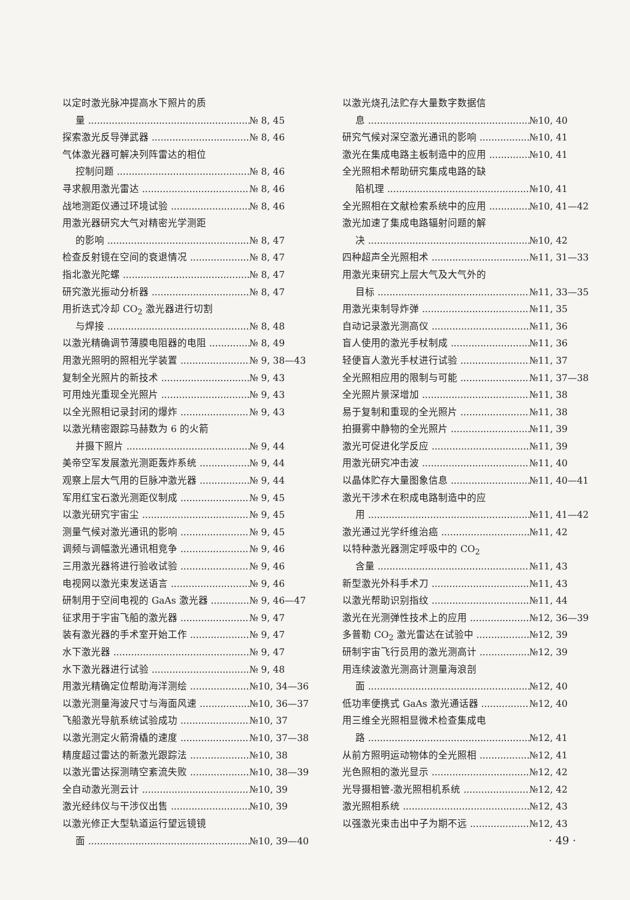以定时激光脉冲提高水下照片的质
量 № 8, 45
探索激光反导弹武器 № 8, 46
气体激光器可解决列阵雷达的相位
控制问题 № 8, 46
寻求舰用激光雷达 № 8, 46
战地测距仪通过环境试验 № 8, 46
用激光器研究大气对精密光学测距
的影响 № 8, 47
检查反射镜在空间的衰退情况 № 8, 47
指北激光陀螺 № 8, 47
研究激光振动分析器 № 8, 47
用折迭式冷却 CO<sub>2</sub> 激光器进行切割
与焊接 № 8, 48
以激光精确调节薄膜电阻器的电阻 № 8, 49
用激光照明的照相光学装置 № 9, 38—43
复制全光照片的新技术 № 9, 43
可用烛光重现全光照片 № 9, 43
以全光照相记录封闭的爆炸 № 9, 43
以激光精密跟踪马赫数为 6 的火箭
并摄下照片 № 9, 44
美帝空军发展激光测距轰炸系统 № 9, 44
观察上层大气用的巨脉冲激光器 № 9, 44
军用红宝石激光测距仪制成 № 9, 45
以激光研究宇宙尘 № 9, 45
测量气候对激光通讯的影响 № 9, 45
调频与调幅激光通讯相竞争 № 9, 46
三用激光器将进行验收试验 № 9, 46
电视网以激光束发送语言 № 9, 46
研制用于空间电视的 GaAs 激光器 № 9, 46—47
征求用于宇宙飞船的激光器 № 9, 47
装有激光器的手术室开始工作 № 9, 47
水下激光器 № 9, 47
水下激光器进行试验 № 9, 48
用激光精确定位帮助海洋测绘 №10, 34—36
以激光测量海波尺寸与海面风速 №10, 36—37
飞船激光导航系统试验成功 №10, 37
以激光测定火箭滑橇的速度 №10, 37—38
精度超过雷达的新激光跟踪法 №10, 38
以激光雷达探测晴空紊流失败 №10, 38—39
全自动激光测云计 №10, 39
激光经纬仪与干涉仪出售 №10, 39
以激光修正大型轨道运行望远镜镜
面 №10, 39—40
以激光烧孔法贮存大量数字数据信
息 №10, 40
研究气候对深空激光通讯的影响 №10, 41
激光在集成电路主板制造中的应用 №10, 41
全光照相术帮助研究集成电路的缺
陷机理 №10, 41
全光照相在文献检索系统中的应用 №10, 41—42
激光加速了集成电路辐射问题的解
决 №10, 42
四种超声全光照相术 №11, 31—33
用激光束研究上层大气及大气外的
目标 №11, 33—35
用激光束制导炸弹 №11, 35
自动记录激光测高仪 №11, 36
盲人使用的激光手杖制成 №11, 36
轻便盲人激光手杖进行试验 №11, 37
全光照相应用的限制与可能 №11, 37—38
全光照片景深增加 №11, 38
易于复制和重现的全光照片 №11, 38
拍摄雾中静物的全光照片 №11, 39
激光可促进化学反应 №11, 39
用激光研究冲击波 №11, 40
以晶体贮存大量图象信息 №11, 40—41
激光干涉术在积成电路制造中的应
用 №11, 41—42
激光通过光学纤维治癌 №11, 42
以特种激光器测定呼吸中的 CO<sub>2</sub>
含量 №11, 43
新型激光外科手术刀 №11, 43
以激光帮助识别指纹 №11, 44
激光在光测弹性技术上的应用 №12, 36—39
多普勒 CO<sub>2</sub> 激光雷达在试验中 №12, 39
研制宇宙飞行员用的激光测高计 №12, 39
用连续波激光测高计测量海浪剖
面 №12, 40
低功率便携式 GaAs 激光通话器 №12, 40
用三维全光照相显微术检查集成电
路 №12, 41
从前方照明运动物体的全光照相 №12, 41
光色照相的激光显示 №12, 42
光导摄相管-激光照相机系统 №12, 42
激光照相系统 №12, 43
以强激光束击出中子为期不远 №12, 43
· 49 ·